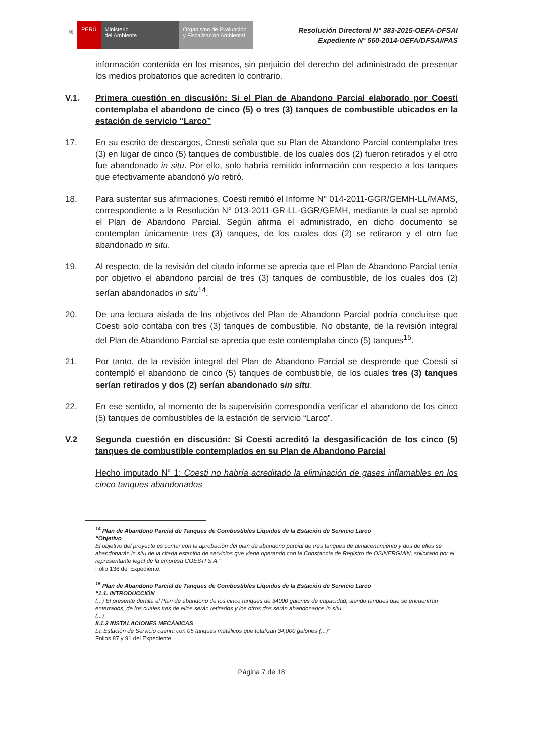⛨ PERÚ Ministerio
del Ambiente
Organismo de Evaluación y Fiscalización Ambiental
Resolución Directoral N° 383-2015-OEFA-DFSAI
Expediente N° 560-2014-OEFA/DFSAI/PAS
información contenida en los mismos, sin perjuicio del derecho del administrado de presentar los medios probatorios que acrediten lo contrario.
V.1. Primera cuestión en discusión: Si el Plan de Abandono Parcial elaborado por Coesti contemplaba el abandono de cinco (5) o tres (3) tanques de combustible ubicados en la estación de servicio “Larco”
17. En su escrito de descargos, Coesti señala que su Plan de Abandono Parcial contemplaba tres (3) en lugar de cinco (5) tanques de combustible, de los cuales dos (2) fueron retirados y el otro fue abandonado in situ. Por ello, solo habría remitido información con respecto a los tanques que efectivamente abandonó y/o retiró.
18. Para sustentar sus afirmaciones, Coesti remitió el Informe N° 014-2011-GGR/GEMH-LL/MAMS, correspondiente a la Resolución N° 013-2011-GR-LL-GGR/GEMH, mediante la cual se aprobó el Plan de Abandono Parcial. Según afirma el administrado, en dicho documento se contemplan únicamente tres (3) tanques, de los cuales dos (2) se retiraron y el otro fue abandonado in situ.
19. Al respecto, de la revisión del citado informe se aprecia que el Plan de Abandono Parcial tenía por objetivo el abandono parcial de tres (3) tanques de combustible, de los cuales dos (2) serían abandonados in situ<sup>14</sup>.
20. De una lectura aislada de los objetivos del Plan de Abandono Parcial podría concluirse que Coesti solo contaba con tres (3) tanques de combustible. No obstante, de la revisión integral del Plan de Abandono Parcial se aprecia que este contemplaba cinco (5) tanques<sup>15</sup>.
21. Por tanto, de la revisión integral del Plan de Abandono Parcial se desprende que Coesti sí contempló el abandono de cinco (5) tanques de combustible, de los cuales tres (3) tanques serían retirados y dos (2) serían abandonado sin situ.
22. En ese sentido, al momento de la supervisión correspondía verificar el abandono de los cinco (5) tanques de combustibles de la estación de servicio “Larco”.
V.2 Segunda cuestión en discusión: Si Coesti acreditó la desgasificación de los cinco (5) tanques de combustible contemplados en su Plan de Abandono Parcial
Hecho imputado N° 1: Coesti no habría acreditado la eliminación de gases inflamables en los cinco tanques abandonados
<sup>14</sup> Plan de Abandono Parcial de Tanques de Combustibles Líquidos de la Estación de Servicio Larco
“Objetivo
El objetivo del proyecto es contar con la aprobación del plan de abandono parcial de tres tanques de almacenamiento y dos de ellos se abandonarán in situ de la citada estación de servicios que viene operando con la Constancia de Registro de OSINERGMIN, solicitado por el representante legal de la empresa COESTI S.A.”
Folio 136 del Expediente.
<sup>15</sup> Plan de Abandono Parcial de Tanques de Combustibles Líquidos de la Estación de Servicio Larco
“1.1. INTRODUCCIÓN
(...) El presente detalla el Plan de abandono de los cinco tanques de 34000 galones de capacidad, siendo tanques que se encuentran enterrados, de los cuales tres de ellos serán retirados y los otros dos serán abandonados in situ.
(...)
II.1.3 INSTALACIONES MECÁNICAS
La Estación de Servicio cuenta con 05 tanques metálicos que totalizan 34,000 galones (...)”
Folios 87 y 91 del Expediente.
Página 7 de 18